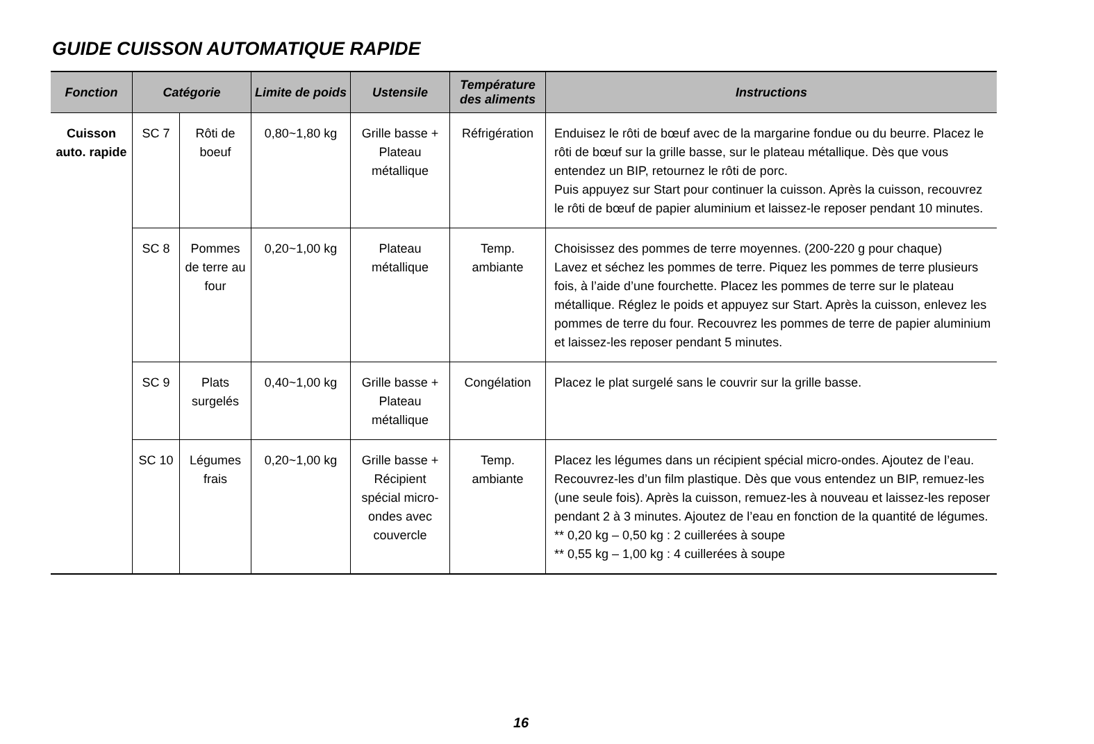GUIDE CUISSON AUTOMATIQUE RAPIDE
| Fonction | Catégorie | | Limite de poids | Ustensile | Température des aliments | Instructions |
| --- | --- | --- | --- | --- | --- | --- |
| Cuisson auto. rapide | SC 7 | Rôti de boeuf | 0,80~1,80 kg | Grille basse + Plateau métallique | Réfrigération | Enduisez le rôti de bœuf avec de la margarine fondue ou du beurre. Placez le rôti de bœuf sur la grille basse, sur le plateau métallique. Dès que vous entendez un BIP, retournez le rôti de porc. Puis appuyez sur Start pour continuer la cuisson. Après la cuisson, recouvrez le rôti de bœuf de papier aluminium et laissez-le reposer pendant 10 minutes. |
| | SC 8 | Pommes de terre au four | 0,20~1,00 kg | Plateau métallique | Temp. ambiante | Choisissez des pommes de terre moyennes. (200-220 g pour chaque) Lavez et séchez les pommes de terre. Piquez les pommes de terre plusieurs fois, à l’aide d’une fourchette. Placez les pommes de terre sur le plateau métallique. Réglez le poids et appuyez sur Start. Après la cuisson, enlevez les pommes de terre du four. Recouvrez les pommes de terre de papier aluminium et laissez-les reposer pendant 5 minutes. |
| | SC 9 | Plats surgelés | 0,40~1,00 kg | Grille basse + Plateau métallique | Congélation | Placez le plat surgelé sans le couvrir sur la grille basse. |
| | SC 10 | Légumes frais | 0,20~1,00 kg | Grille basse + Récipient spécial micro-ondes avec couvercle | Temp. ambiante | Placez les légumes dans un récipient spécial micro-ondes. Ajoutez de l’eau. Recouvrez-les d’un film plastique. Dès que vous entendez un BIP, remuez-les (une seule fois). Après la cuisson, remuez-les à nouveau et laissez-les reposer pendant 2 à 3 minutes. Ajoutez de l’eau en fonction de la quantité de légumes. ** 0,20 kg – 0,50 kg : 2 cuillerées à soupe ** 0,55 kg – 1,00 kg : 4 cuillerées à soupe |
16